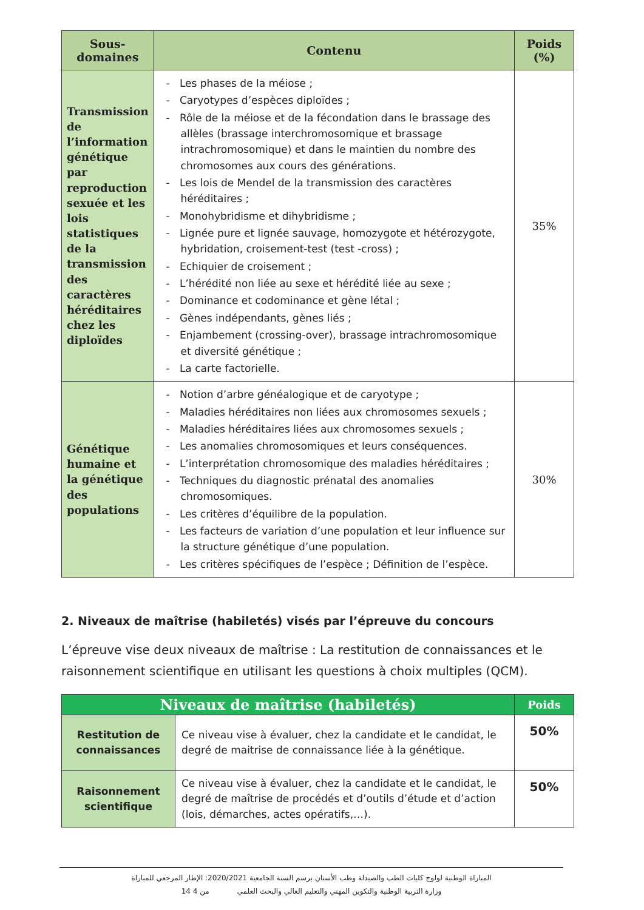| Sous- domaines | Contenu | Poids (%) |
| --- | --- | --- |
| Transmission de l’information génétique par reproduction sexuée et les lois statistiques de la transmission des caractères héréditaires chez les diploïdes | - Les phases de la méiose ; - Caryotypes d’espèces diploïdes ; - Rôle de la méiose et de la fécondation dans le brassage des allèles (brassage interchromosomique et brassage intrachromosomique) et dans le maintien du nombre des chromosomes aux cours des générations. - Les lois de Mendel de la transmission des caractères héréditaires ; - Monohybridisme et dihybridisme ; - Lignée pure et lignée sauvage, homozygote et hétérozygote, hybridation, croisement-test (test -cross) ; - Echiquier de croisement ; - L’hérédité non liée au sexe et hérédité liée au sexe ; - Dominance et codominance et gène létal ; - Gènes indépendants, gènes liés ; - Enjambement (crossing-over), brassage intrachromosomique et diversité génétique ; - La carte factorielle. | 35% |
| Génétique humaine et la génétique des populations | - Notion d’arbre généalogique et de caryotype ; - Maladies héréditaires non liées aux chromosomes sexuels ; - Maladies héréditaires liées aux chromosomes sexuels ; - Les anomalies chromosomiques et leurs conséquences. - L’interprétation chromosomique des maladies héréditaires ; - Techniques du diagnostic prénatal des anomalies chromosomiques. - Les critères d’équilibre de la population. - Les facteurs de variation d’une population et leur influence sur la structure génétique d’une population. - Les critères spécifiques de l’espèce ; Définition de l’espèce. | 30% |
2. Niveaux de maîtrise (habiletés) visés par l’épreuve du concours
L’épreuve vise deux niveaux de maîtrise : La restitution de connaissances et le raisonnement scientifique en utilisant les questions à choix multiples (QCM).
| Niveaux de maîtrise (habiletés) | | Poids |
| --- | --- | --- |
| Restitution de connaissances | Ce niveau vise à évaluer, chez la candidate et le candidat, le degré de maitrise de connaissance liée à la génétique. | 50% |
| Raisonnement scientifique | Ce niveau vise à évaluer, chez la candidate et le candidat, le degré de maîtrise de procédés et d’outils d’étude et d’action (lois, démarches, actes opératifs,…). | 50% |
المباراة الوطنية لولوج كليات الطب والصيدلة وطب الأسنان برسم السنة الجامعية 2020/2021: الإطار المرجعي للمباراة
وزارة التربية الوطنية والتكوين المهني والتعليم العالي والبحث العلمي 14 من 4